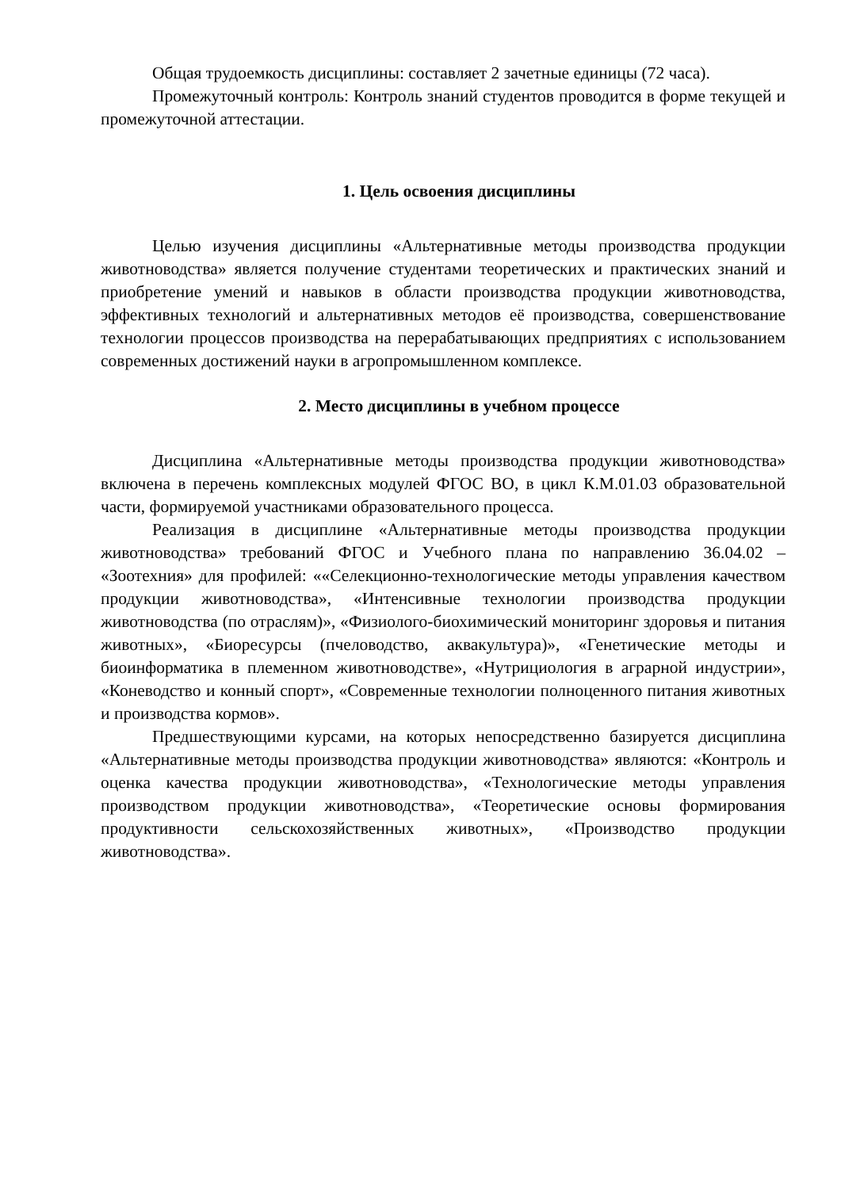Общая трудоемкость дисциплины: составляет 2 зачетные единицы (72 часа).
Промежуточный контроль: Контроль знаний студентов проводится в форме текущей и промежуточной аттестации.
1. Цель освоения дисциплины
Целью изучения дисциплины «Альтернативные методы производства продукции животноводства» является получение студентами теоретических и практических знаний и приобретение умений и навыков в области производства продукции животноводства, эффективных технологий и альтернативных методов её производства, совершенствование технологии процессов производства на перерабатывающих предприятиях с использованием современных достижений науки в агропромышленном комплексе.
2. Место дисциплины в учебном процессе
Дисциплина «Альтернативные методы производства продукции животноводства» включена в перечень комплексных модулей ФГОС ВО, в цикл К.М.01.03 образовательной части, формируемой участниками образовательного процесса.
Реализация в дисциплине «Альтернативные методы производства продукции животноводства» требований ФГОС и Учебного плана по направлению 36.04.02 – «Зоотехния» для профилей: ««Селекционно-технологические методы управления качеством продукции животноводства», «Интенсивные технологии производства продукции животноводства (по отраслям)», «Физиолого-биохимический мониторинг здоровья и питания животных», «Биоресурсы (пчеловодство, аквакультура)», «Генетические методы и биоинформатика в племенном животноводстве», «Нутрициология в аграрной индустрии», «Коневодство и конный спорт», «Современные технологии полноценного питания животных и производства кормов».
Предшествующими курсами, на которых непосредственно базируется дисциплина «Альтернативные методы производства продукции животноводства» являются: «Контроль и оценка качества продукции животноводства», «Технологические методы управления производством продукции животноводства», «Теоретические основы формирования продуктивности сельскохозяйственных животных», «Производство продукции животноводства».